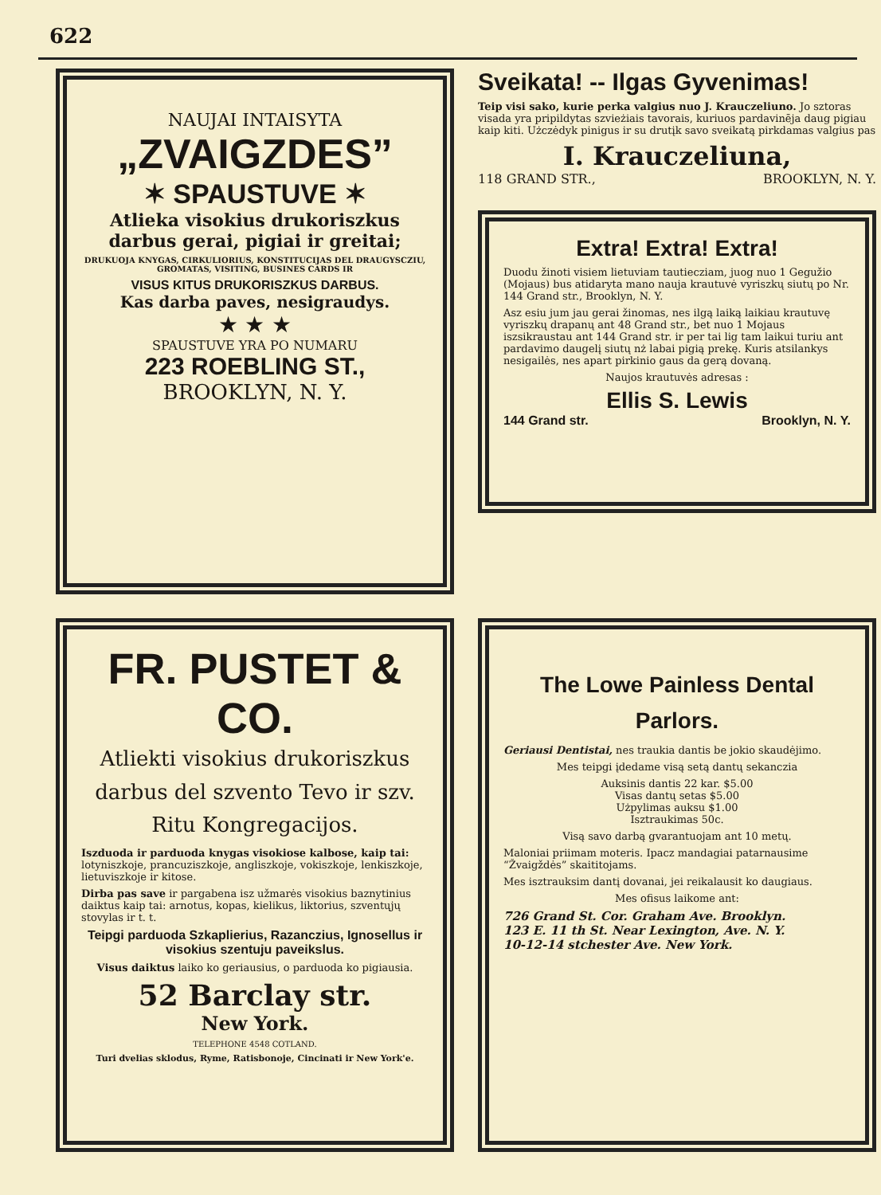622
NAUJAI INTAISYTA
„ZVAIGZDES”
✶ SPAUSTUVE ✶
Atlieka visokius drukoriszkus darbus gerai, pigiai ir greitai;
DRUKUOJA KNYGAS, CIRKULIORIUS, KONSTITUCIJAS DEL DRAUGYSCZIU, GROMATAS, VISITING, BUSINES CARDS IR
VISUS KITUS DRUKORISZKUS DARBUS.
Kas darba paves, nesigraudys.
★ ★ ★
SPAUSTUVE YRA PO NUMARU
223 ROEBLING ST.,
BROOKLYN, N. Y.
Sveikata! -- Ilgas Gyvenimas!
Teip visi sako, kurie perka valgius nuo J. Krauczeliuno. Jo sztoras visada yra pripildytas szvieżiais tavorais, kuriuos pardavinēja daug pigiau kaip kiti. Użczėdyk pinigus ir su drutįk savo sveikatą pirkdamas valgius pas
I. Krauczeliuna,
118 GRAND STR., BROOKLYN, N. Y.
Extra! Extra! Extra!
Duodu žinoti visiem lietuviam tautiecziam, juog nuo 1 Gegužio (Mojaus) bus atidaryta mano nauja krautuvė vyriszkų siutų po Nr. 144 Grand str., Brooklyn, N. Y.
Asz esiu jum jau gerai žinomas, nes ilgą laiką laikiau krautuvę vyriszkų drapanų ant 48 Grand str., bet nuo 1 Mojaus iszsikraustau ant 144 Grand str. ir per tai lig tam laikui turiu ant pardavimo daugelį siutų nż labai pigią prekę. Kuris atsilankys nesigailės, nes apart pirkinio gaus da gerą dovaną.
Naujos krautuvės adresas :
Ellis S. Lewis
144 Grand str. Brooklyn, N. Y.
FR. PUSTET & CO.
Atliekti visokius drukoriszkus darbus del szvento Tevo ir szv. Ritu Kongregacijos.
Iszduoda ir parduoda knygas visokiose kalbose, kaip tai: lotyniszkoje, prancuziszkoje, angliszkoje, vokiszkoje, lenkiszkoje, lietuviszkoje ir kitose.
Dirba pas save ir pargabena isz užmarės visokius baznytinius daiktus kaip tai: arnotus, kopas, kielikus, liktorius, szventųjų stovylas ir t. t.
Teipgi parduoda Szkaplierius, Razanczius, Ignosellus ir visokius szentuju paveikslus.
Visus daiktus laiko ko geriausius, o parduoda ko pigiausia.
52 Barclay str.
New York.
TELEPHONE 4548 COTLAND.
Turi dvelias sklodus, Ryme, Ratisbonoje, Cincinati ir New York'e.
The Lowe Painless Dental Parlors.
Geriausi Dentistai, nes traukia dantis be jokio skaudėjimo.
Mes teipgi įdedame visą setą dantų sekanczia
Auksinis dantis 22 kar. $5.00
Visas dantų setas $5.00
Użpylimas auksu $1.00
Isztraukimas 50c.
Visą savo darbą gvarantuojam ant 10 metų.
Maloniai priimam moteris. Ipacz mandagiai patarnausime “Žvaigždės” skaititojams.
Mes isztrauksim dantį dovanai, jei reikalausit ko daugiaus.
Mes ofisus laikome ant:
726 Grand St. Cor. Graham Ave. Brooklyn.
123 E. 11 th St. Near Lexington, Ave. N. Y.
10-12-14 stchester Ave. New York.